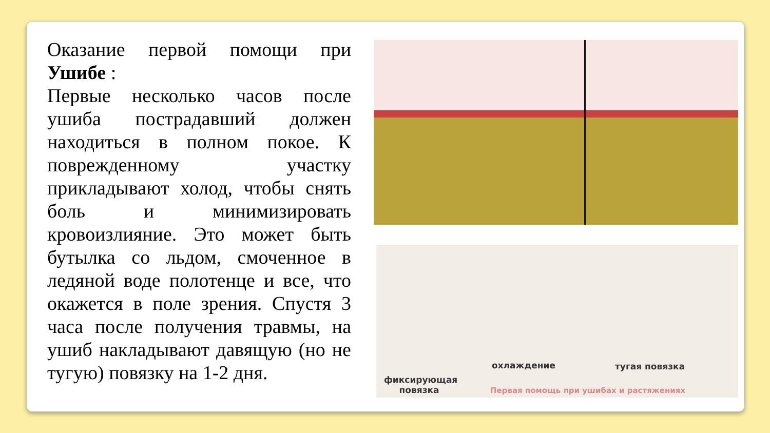Оказание первой помощи при Ушибе :
Первые несколько часов после ушиба пострадавший должен находиться в полном покое. К поврежденному участку прикладывают холод, чтобы снять боль и минимизировать кровоизлияние. Это может быть бутылка со льдом, смоченное в ледяной воде полотенце и все, что окажется в поле зрения. Спустя 3 часа после получения травмы, на ушиб накладывают давящую (но не тугую) повязку на 1-2 дня.
охлаждение тугая повязка
фиксирующая
повязка Первая помощь при ушибах и растяжениях